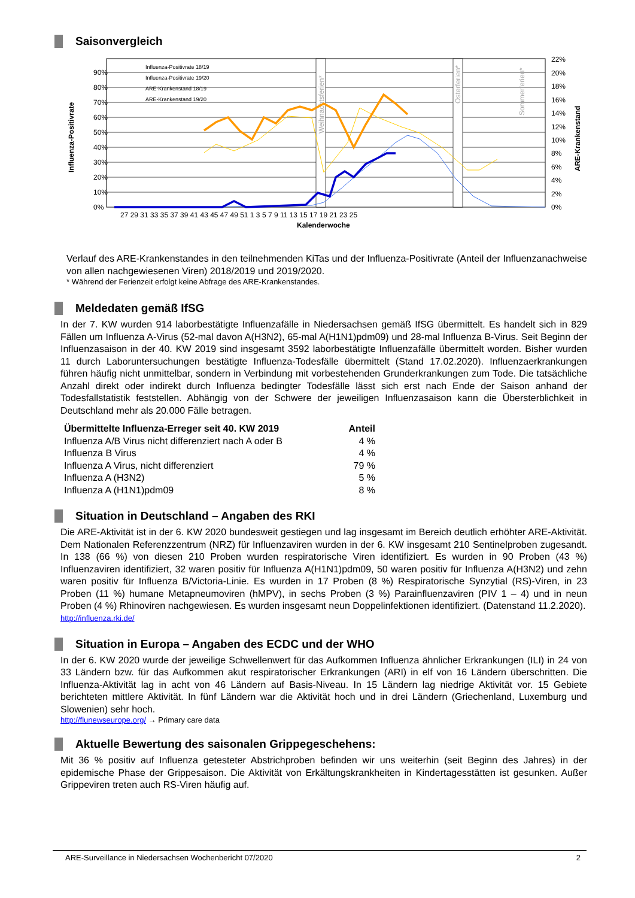Saisonvergleich
90%
80%
70%
60%
50%
40%
30%
20%
10%
0%
22%
20%
18%
16%
14%
12%
10%
8%
6%
4%
2%
0%
Influenza-Positivrate
ARE-Krankenstand
27 29 31 33 35 37 39 41 43 45 47 49 51 1 3 5 7 9 11 13 15 17 19 21 23 25
Kalenderwoche
Weihnachtsferien*
Osterferien*
Sommerferien*
Influenza-Positivrate 18/19
Influenza-Positivrate 19/20
ARE-Krankenstand 18/19
ARE-Krankenstand 19/20
Verlauf des ARE-Krankenstandes in den teilnehmenden KiTas und der Influenza-Positivrate (Anteil der Influenzanachweise von allen nachgewiesenen Viren) 2018/2019 und 2019/2020.
* Während der Ferienzeit erfolgt keine Abfrage des ARE-Krankenstandes.
Meldedaten gemäß IfSG
In der 7. KW wurden 914 laborbestätigte Influenzafälle in Niedersachsen gemäß IfSG übermittelt. Es handelt sich in 829 Fällen um Influenza A-Virus (52-mal davon A(H3N2), 65-mal A(H1N1)pdm09) und 28-mal Influenza B-Virus. Seit Beginn der Influenzasaison in der 40. KW 2019 sind insgesamt 3592 laborbestätigte Influenzafälle übermittelt worden. Bisher wurden 11 durch Laboruntersuchungen bestätigte Influenza-Todesfälle übermittelt (Stand 17.02.2020). Influenzaerkrankungen führen häufig nicht unmittelbar, sondern in Verbindung mit vorbestehenden Grunderkrankungen zum Tode. Die tatsächliche Anzahl direkt oder indirekt durch Influenza bedingter Todesfälle lässt sich erst nach Ende der Saison anhand der Todesfallstatistik feststellen. Abhängig von der Schwere der jeweiligen Influenzasaison kann die Übersterblichkeit in Deutschland mehr als 20.000 Fälle betragen.
| Übermittelte Influenza-Erreger seit 40. KW 2019 | Anteil |
| --- | --- |
| Influenza A/B Virus nicht differenziert nach A oder B | 4 % |
| Influenza B Virus | 4 % |
| Influenza A Virus, nicht differenziert | 79 % |
| Influenza A (H3N2) | 5 % |
| Influenza A (H1N1)pdm09 | 8 % |
Situation in Deutschland – Angaben des RKI
Die ARE-Aktivität ist in der 6. KW 2020 bundesweit gestiegen und lag insgesamt im Bereich deutlich erhöhter ARE-Aktivität. Dem Nationalen Referenzzentrum (NRZ) für Influenzaviren wurden in der 6. KW insgesamt 210 Sentinelproben zugesandt. In 138 (66 %) von diesen 210 Proben wurden respiratorische Viren identifiziert. Es wurden in 90 Proben (43 %) Influenzaviren identifiziert, 32 waren positiv für Influenza A(H1N1)pdm09, 50 waren positiv für Influenza A(H3N2) und zehn waren positiv für Influenza B/Victoria-Linie. Es wurden in 17 Proben (8 %) Respiratorische Synzytial (RS)-Viren, in 23 Proben (11 %) humane Metapneumoviren (hMPV), in sechs Proben (3 %) Parainfluenzaviren (PIV 1 – 4) und in neun Proben (4 %) Rhinoviren nachgewiesen. Es wurden insgesamt neun Doppelinfektionen identifiziert. (Datenstand 11.2.2020).
http://influenza.rki.de/
Situation in Europa – Angaben des ECDC und der WHO
In der 6. KW 2020 wurde der jeweilige Schwellenwert für das Aufkommen Influenza ähnlicher Erkrankungen (ILI) in 24 von 33 Ländern bzw. für das Aufkommen akut respiratorischer Erkrankungen (ARI) in elf von 16 Ländern überschritten. Die Influenza-Aktivität lag in acht von 46 Ländern auf Basis-Niveau. In 15 Ländern lag niedrige Aktivität vor. 15 Gebiete berichteten mittlere Aktivität. In fünf Ländern war die Aktivität hoch und in drei Ländern (Griechenland, Luxemburg und Slowenien) sehr hoch.
http://flunewseurope.org/ → Primary care data
Aktuelle Bewertung des saisonalen Grippegeschehens:
Mit 36 % positiv auf Influenza getesteter Abstrichproben befinden wir uns weiterhin (seit Beginn des Jahres) in der epidemische Phase der Grippesaison. Die Aktivität von Erkältungskrankheiten in Kindertagesstätten ist gesunken. Außer Grippeviren treten auch RS-Viren häufig auf.
ARE-Surveillance in Niedersachsen Wochenbericht 07/2020 2